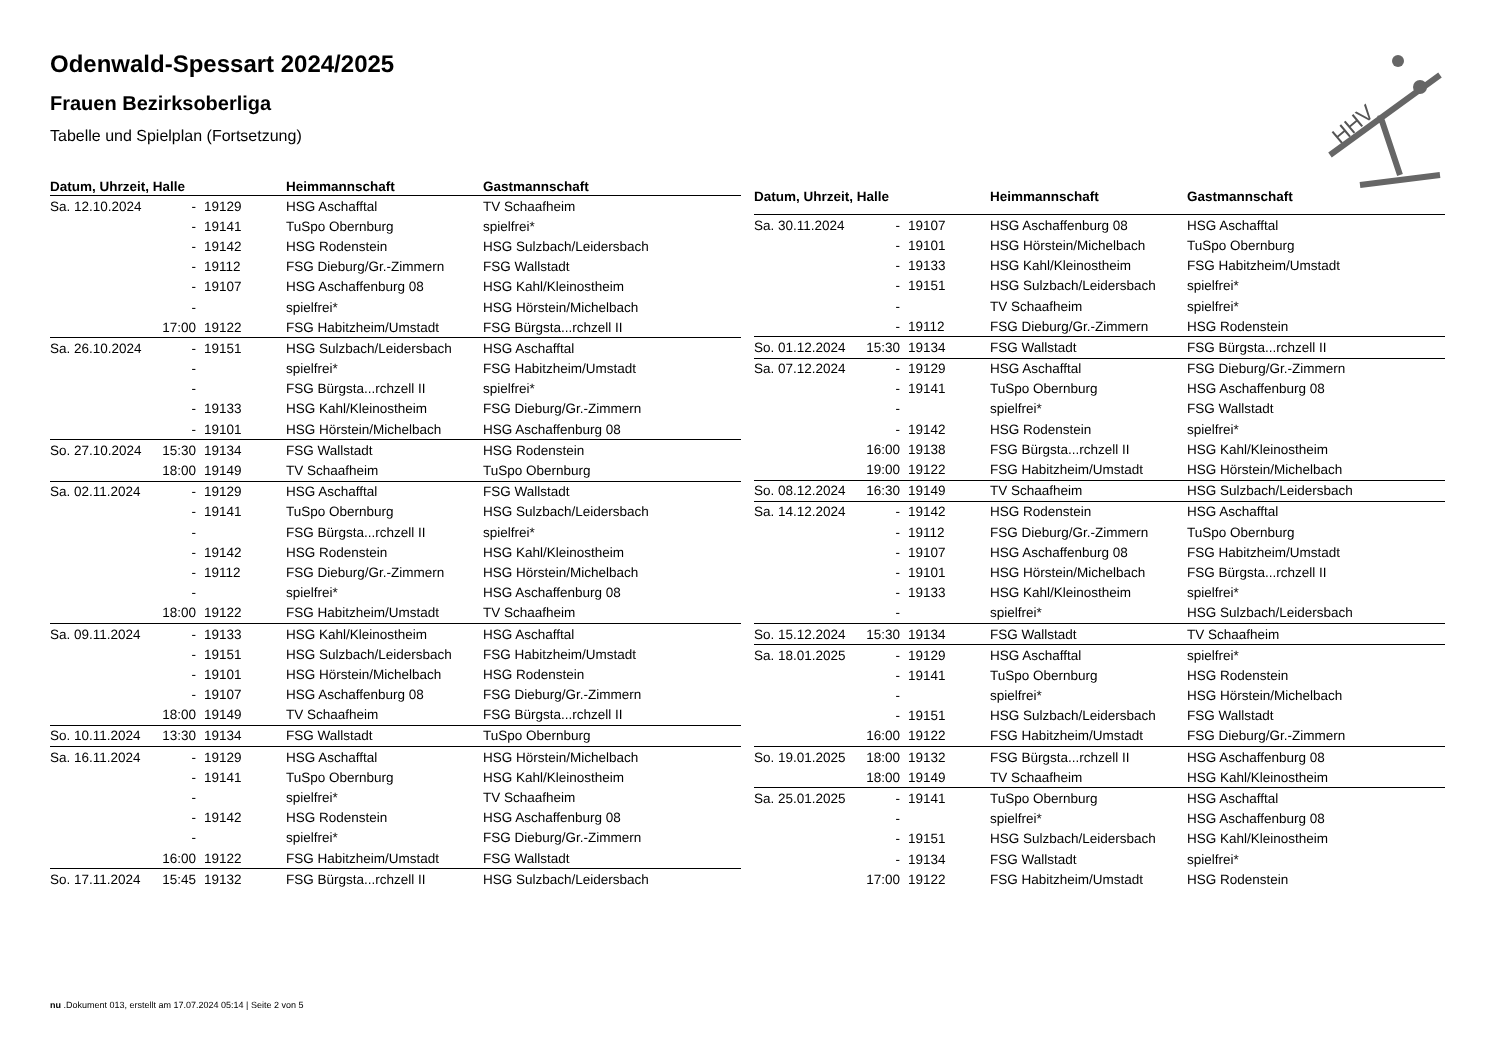Odenwald-Spessart 2024/2025
Frauen Bezirksoberliga
Tabelle und Spielplan (Fortsetzung)
HHV
| Datum, Uhrzeit, Halle | | | Heimmannschaft | Gastmannschaft |
| --- | --- | --- | --- | --- |
| Sa. 12.10.2024 | - | 19129 | HSG Aschafftal | TV Schaafheim |
| | - | 19141 | TuSpo Obernburg | spielfrei* |
| | - | 19142 | HSG Rodenstein | HSG Sulzbach/Leidersbach |
| | - | 19112 | FSG Dieburg/Gr.-Zimmern | FSG Wallstadt |
| | - | 19107 | HSG Aschaffenburg 08 | HSG Kahl/Kleinostheim |
| | - | | spielfrei* | HSG Hörstein/Michelbach |
| | 17:00 | 19122 | FSG Habitzheim/Umstadt | FSG Bürgsta...rchzell II |
| Sa. 26.10.2024 | - | 19151 | HSG Sulzbach/Leidersbach | HSG Aschafftal |
| | - | | spielfrei* | FSG Habitzheim/Umstadt |
| | - | | FSG Bürgsta...rchzell II | spielfrei* |
| | - | 19133 | HSG Kahl/Kleinostheim | FSG Dieburg/Gr.-Zimmern |
| | - | 19101 | HSG Hörstein/Michelbach | HSG Aschaffenburg 08 |
| So. 27.10.2024 | 15:30 | 19134 | FSG Wallstadt | HSG Rodenstein |
| | 18:00 | 19149 | TV Schaafheim | TuSpo Obernburg |
| Sa. 02.11.2024 | - | 19129 | HSG Aschafftal | FSG Wallstadt |
| | - | 19141 | TuSpo Obernburg | HSG Sulzbach/Leidersbach |
| | - | | FSG Bürgsta...rchzell II | spielfrei* |
| | - | 19142 | HSG Rodenstein | HSG Kahl/Kleinostheim |
| | - | 19112 | FSG Dieburg/Gr.-Zimmern | HSG Hörstein/Michelbach |
| | - | | spielfrei* | HSG Aschaffenburg 08 |
| | 18:00 | 19122 | FSG Habitzheim/Umstadt | TV Schaafheim |
| Sa. 09.11.2024 | - | 19133 | HSG Kahl/Kleinostheim | HSG Aschafftal |
| | - | 19151 | HSG Sulzbach/Leidersbach | FSG Habitzheim/Umstadt |
| | - | 19101 | HSG Hörstein/Michelbach | HSG Rodenstein |
| | - | 19107 | HSG Aschaffenburg 08 | FSG Dieburg/Gr.-Zimmern |
| | 18:00 | 19149 | TV Schaafheim | FSG Bürgsta...rchzell II |
| So. 10.11.2024 | 13:30 | 19134 | FSG Wallstadt | TuSpo Obernburg |
| Sa. 16.11.2024 | - | 19129 | HSG Aschafftal | HSG Hörstein/Michelbach |
| | - | 19141 | TuSpo Obernburg | HSG Kahl/Kleinostheim |
| | - | | spielfrei* | TV Schaafheim |
| | - | 19142 | HSG Rodenstein | HSG Aschaffenburg 08 |
| | - | | spielfrei* | FSG Dieburg/Gr.-Zimmern |
| | 16:00 | 19122 | FSG Habitzheim/Umstadt | FSG Wallstadt |
| So. 17.11.2024 | 15:45 | 19132 | FSG Bürgsta...rchzell II | HSG Sulzbach/Leidersbach |
| Datum, Uhrzeit, Halle | | | Heimmannschaft | Gastmannschaft |
| --- | --- | --- | --- | --- |
| Sa. 30.11.2024 | - | 19107 | HSG Aschaffenburg 08 | HSG Aschafftal |
| | - | 19101 | HSG Hörstein/Michelbach | TuSpo Obernburg |
| | - | 19133 | HSG Kahl/Kleinostheim | FSG Habitzheim/Umstadt |
| | - | 19151 | HSG Sulzbach/Leidersbach | spielfrei* |
| | - | | TV Schaafheim | spielfrei* |
| | - | 19112 | FSG Dieburg/Gr.-Zimmern | HSG Rodenstein |
| So. 01.12.2024 | 15:30 | 19134 | FSG Wallstadt | FSG Bürgsta...rchzell II |
| Sa. 07.12.2024 | - | 19129 | HSG Aschafftal | FSG Dieburg/Gr.-Zimmern |
| | - | 19141 | TuSpo Obernburg | HSG Aschaffenburg 08 |
| | - | | spielfrei* | FSG Wallstadt |
| | - | 19142 | HSG Rodenstein | spielfrei* |
| | 16:00 | 19138 | FSG Bürgsta...rchzell II | HSG Kahl/Kleinostheim |
| | 19:00 | 19122 | FSG Habitzheim/Umstadt | HSG Hörstein/Michelbach |
| So. 08.12.2024 | 16:30 | 19149 | TV Schaafheim | HSG Sulzbach/Leidersbach |
| Sa. 14.12.2024 | - | 19142 | HSG Rodenstein | HSG Aschafftal |
| | - | 19112 | FSG Dieburg/Gr.-Zimmern | TuSpo Obernburg |
| | - | 19107 | HSG Aschaffenburg 08 | FSG Habitzheim/Umstadt |
| | - | 19101 | HSG Hörstein/Michelbach | FSG Bürgsta...rchzell II |
| | - | 19133 | HSG Kahl/Kleinostheim | spielfrei* |
| | - | | spielfrei* | HSG Sulzbach/Leidersbach |
| So. 15.12.2024 | 15:30 | 19134 | FSG Wallstadt | TV Schaafheim |
| Sa. 18.01.2025 | - | 19129 | HSG Aschafftal | spielfrei* |
| | - | 19141 | TuSpo Obernburg | HSG Rodenstein |
| | - | | spielfrei* | HSG Hörstein/Michelbach |
| | - | 19151 | HSG Sulzbach/Leidersbach | FSG Wallstadt |
| | 16:00 | 19122 | FSG Habitzheim/Umstadt | FSG Dieburg/Gr.-Zimmern |
| So. 19.01.2025 | 18:00 | 19132 | FSG Bürgsta...rchzell II | HSG Aschaffenburg 08 |
| | 18:00 | 19149 | TV Schaafheim | HSG Kahl/Kleinostheim |
| Sa. 25.01.2025 | - | 19141 | TuSpo Obernburg | HSG Aschafftal |
| | - | | spielfrei* | HSG Aschaffenburg 08 |
| | - | 19151 | HSG Sulzbach/Leidersbach | HSG Kahl/Kleinostheim |
| | - | 19134 | FSG Wallstadt | spielfrei* |
| | 17:00 | 19122 | FSG Habitzheim/Umstadt | HSG Rodenstein |
nu .Dokument 013, erstellt am 17.07.2024 05:14 | Seite 2 von 5